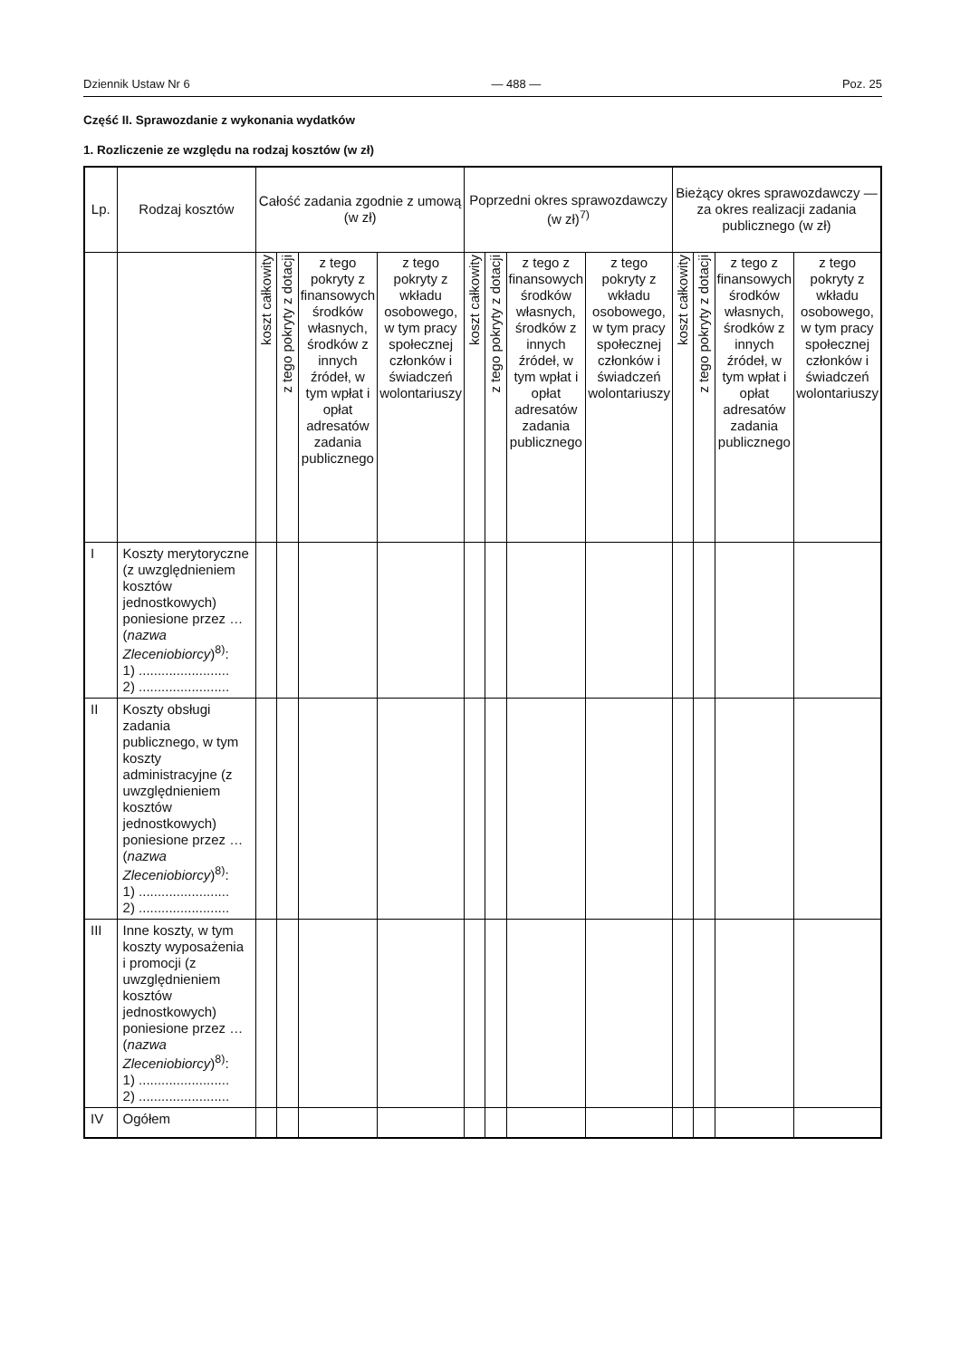Dziennik Ustaw Nr 6 — 488 — Poz. 25
Część II. Sprawozdanie z wykonania wydatków
1. Rozliczenie ze względu na rodzaj kosztów (w zł)
| Lp. | Rodzaj kosztów | Całość zadania zgodnie z umową (w zł) | | | | Poprzedni okres sprawozdawczy (w zł)<sup>7)</sup> | | | | Bieżący okres sprawozdawczy — za okres realizacji zadania publicznego (w zł) | | | |
| --- | --- | --- | --- | --- | --- | --- | --- | --- | --- | --- | --- | --- | --- |
| | | koszt całkowity | z tego pokryty z dotacji | z tego pokryty z finansowych środków własnych, środków z innych źródeł, w tym wpłat i opłat adresatów zadania publicznego | z tego pokryty z wkładu osobowego, w tym pracy społecznej członków i świadczeń wolontariuszy | koszt całkowity | z tego pokryty z dotacji | z tego z finansowych środków własnych, środków z innych źródeł, w tym wpłat i opłat adresatów zadania publicznego | z tego pokryty z wkładu osobowego, w tym pracy społecznej członków i świadczeń wolontariuszy | koszt całkowity | z tego pokryty z dotacji | z tego z finansowych środków własnych, środków z innych źródeł, w tym wpłat i opłat adresatów zadania publicznego | z tego pokryty z wkładu osobowego, w tym pracy społecznej członków i świadczeń wolontariuszy |
| I | Koszty merytoryczne (z uwzględnieniem kosztów jednostkowych) poniesione przez … ( nazwa Zleceniobiorcy )<sup>8)</sup>: 1) ........................ 2) ........................ | | | | | | | | | | | | |
| II | Koszty obsługi zadania publicznego, w tym koszty administracyjne (z uwzględnieniem kosztów jednostkowych) poniesione przez … ( nazwa Zleceniobiorcy )<sup>8)</sup>: 1) ........................ 2) ........................ | | | | | | | | | | | | |
| III | Inne koszty, w tym koszty wyposażenia i promocji (z uwzględnieniem kosztów jednostkowych) poniesione przez … ( nazwa Zleceniobiorcy )<sup>8)</sup>: 1) ........................ 2) ........................ | | | | | | | | | | | | |
| IV | Ogółem | | | | | | | | | | | | |